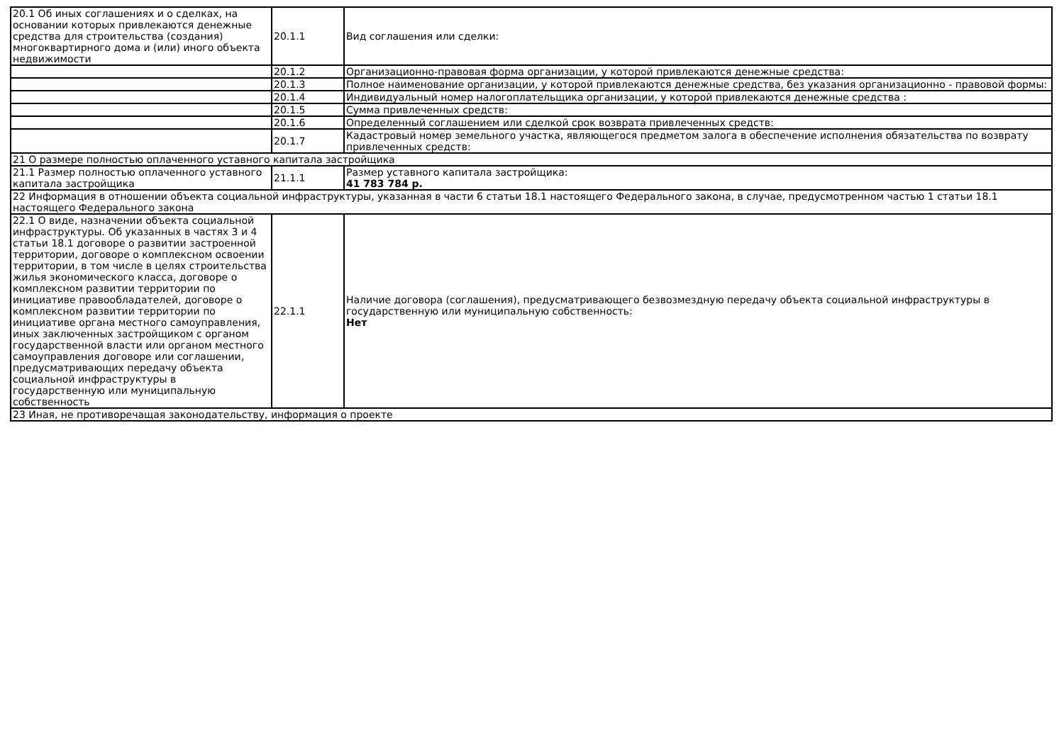| 20.1 Об иных соглашениях и о сделках, на основании которых привлекаются денежные средства для строительства (создания) многоквартирного дома и (или) иного объекта недвижимости | 20.1.1 | Вид соглашения или сделки: |
| | 20.1.2 | Организационно-правовая форма организации, у которой привлекаются денежные средства: |
| | 20.1.3 | Полное наименование организации, у которой привлекаются денежные средства, без указания организационно - правовой формы: |
| | 20.1.4 | Индивидуальный номер налогоплательщика организации, у которой привлекаются денежные средства : |
| | 20.1.5 | Сумма привлеченных средств: |
| | 20.1.6 | Определенный соглашением или сделкой срок возврата привлеченных средств: |
| | 20.1.7 | Кадастровый номер земельного участка, являющегося предметом залога в обеспечение исполнения обязательства по возврату привлеченных средств: |
| 21 О размере полностью оплаченного уставного капитала застройщика | | |
| 21.1 Размер полностью оплаченного уставного капитала застройщика | 21.1.1 | Размер уставного капитала застройщика: 41 783 784 р. |
| 22 Информация в отношении объекта социальной инфраструктуры, указанная в части 6 статьи 18.1 настоящего Федерального закона, в случае, предусмотренном частью 1 статьи 18.1 настоящего Федерального закона | | |
| 22.1 О виде, назначении объекта социальной инфраструктуры. Об указанных в частях 3 и 4 статьи 18.1 договоре о развитии застроенной территории, договоре о комплексном освоении территории, в том числе в целях строительства жилья экономического класса, договоре о комплексном развитии территории по инициативе правообладателей, договоре о комплексном развитии территории по инициативе органа местного самоуправления, иных заключенных застройщиком с органом государственной власти или органом местного самоуправления договоре или соглашении, предусматривающих передачу объекта социальной инфраструктуры в государственную или муниципальную собственность | 22.1.1 | Наличие договора (соглашения), предусматривающего безвозмездную передачу объекта социальной инфраструктуры в государственную или муниципальную собственность: Нет |
| 23 Иная, не противоречащая законодательству, информация о проекте | | |